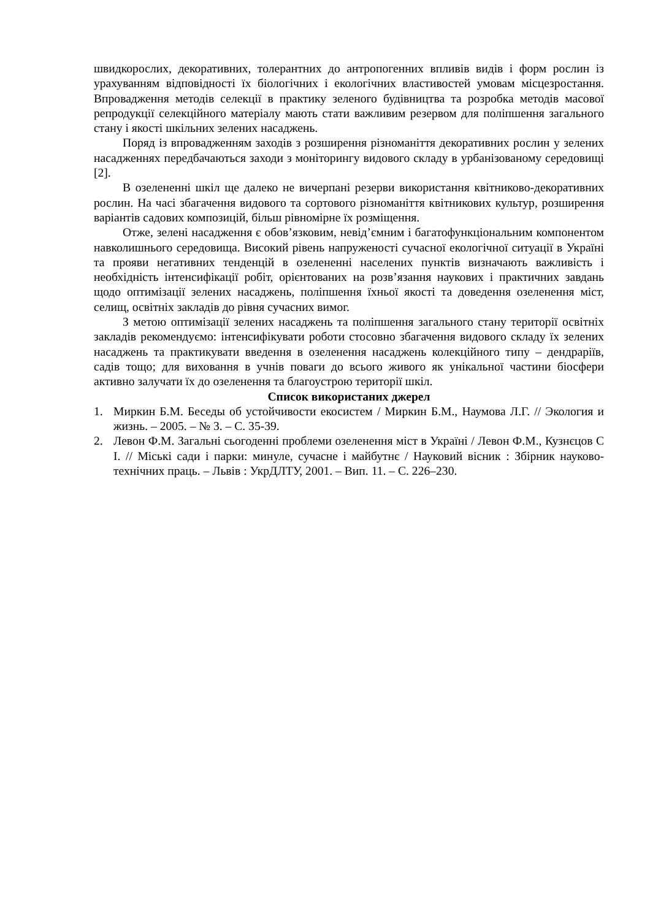швидкорослих, декоративних, толерантних до антропогенних впливів видів і форм рослин із урахуванням відповідності їх біологічних і екологічних властивостей умовам місцезростання. Впровадження методів селекції в практику зеленого будівництва та розробка методів масової репродукції селекційного матеріалу мають стати важливим резервом для поліпшення загального стану і якості шкільних зелених насаджень.
Поряд із впровадженням заходів з розширення різноманіття декоративних рослин у зелених насадженнях передбачаються заходи з моніторингу видового складу в урбанізованому середовищі [2].
В озелененні шкіл ще далеко не вичерпані резерви використання квітниково-декоративних рослин. На часі збагачення видового та сортового різноманіття квітникових культур, розширення варіантів садових композицій, більш рівномірне їх розміщення.
Отже, зелені насадження є обов’язковим, невід’ємним і багатофункціональним компонентом навколишнього середовища. Високий рівень напруженості сучасної екологічної ситуації в Україні та прояви негативних тенденцій в озелененні населених пунктів визначають важливість і необхідність інтенсифікації робіт, орієнтованих на розв’язання наукових і практичних завдань щодо оптимізації зелених насаджень, поліпшення їхньої якості та доведення озеленення міст, селищ, освітніх закладів до рівня сучасних вимог.
З метою оптимізації зелених насаджень та поліпшення загального стану території освітніх закладів рекомендуємо: інтенсифікувати роботи стосовно збагачення видового складу їх зелених насаджень та практикувати введення в озеленення насаджень колекційного типу – дендраріїв, садів тощо; для виховання в учнів поваги до всього живого як унікальної частини біосфери активно залучати їх до озеленення та благоустрою території шкіл.
Список використаних джерел
1. Миркин Б.М. Беседы об устойчивости екосистем / Миркин Б.М., Наумова Л.Г. // Экология и жизнь. – 2005. – № 3. – С. 35-39.
2. Левон Ф.М. Загальні сьогоденні проблеми озеленення міст в Україні / Левон Ф.М., Кузнєцов С І. // Міські сади і парки: минуле, сучасне і майбутнє / Науковий вісник : Збірник науково-технічних праць. – Львів : УкрДЛТУ, 2001. – Вип. 11. – С. 226–230.